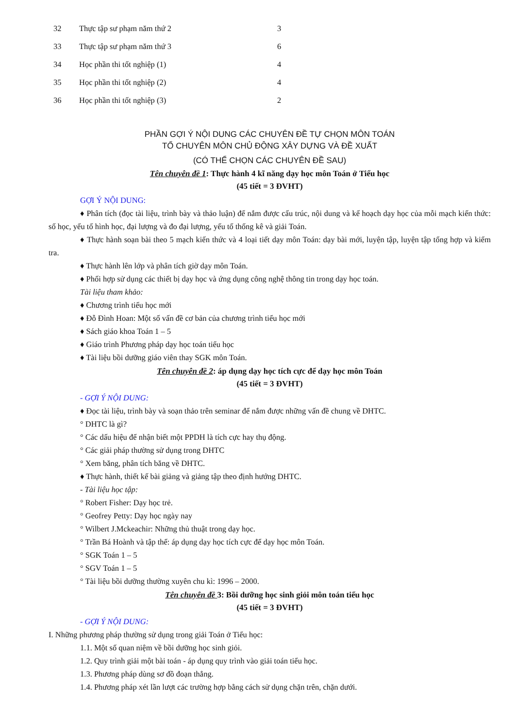| 32 | Thực tập sư phạm năm thứ 2 | 3 |
| 33 | Thực tập sư phạm năm thứ 3 | 6 |
| 34 | Học phần thi tốt nghiệp (1) | 4 |
| 35 | Học phần thi tốt nghiệp (2) | 4 |
| 36 | Học phần thi tốt nghiệp (3) | 2 |
PHẦN GỢI Ý NỘI DUNG CÁC CHUYÊN ĐỀ TỰ CHỌN MÔN TOÁN
TỔ CHUYÊN MÔN CHỦ ĐỘNG XÂY DỰNG VÀ ĐỀ XUẤT
(CÓ THỂ CHỌN CÁC CHUYÊN ĐỀ SAU)
Tên chuyên đề 1: Thực hành 4 kĩ năng dạy học môn Toán ở Tiểu học
(45 tiết = 3 ĐVHT)
GỢI Ý NỘI DUNG:
♦ Phân tích (đọc tài liệu, trình bày và thảo luận) để nắm được cấu trúc, nội dung và kế hoạch dạy học của mỗi mạch kiến thức: số học, yếu tố hình học, đại lượng và đo đại lượng, yếu tố thống kê và giải Toán.
♦ Thực hành soạn bài theo 5 mạch kiến thức và 4 loại tiết dạy môn Toán: dạy bài mới, luyện tập, luyện tập tổng hợp và kiểm tra.
♦ Thực hành lên lớp và phân tích giờ dạy môn Toán.
♦ Phối hợp sử dụng các thiết bị dạy học và ứng dụng công nghệ thông tin trong dạy học toán.
Tài liệu tham khảo:
♦ Chương trình tiểu học mới
♦ Đỗ Đình Hoan: Một số vấn đề cơ bản của chương trình tiểu học mới
♦ Sách giáo khoa Toán 1 – 5
♦ Giáo trình Phương pháp dạy học toán tiểu học
♦ Tài liệu bồi dưỡng giáo viên thay SGK môn Toán.
Tên chuyên đề 2: áp dụng dạy học tích cực để dạy học môn Toán
(45 tiết = 3 ĐVHT)
- GỢI Ý NỘI DUNG:
♦ Đọc tài liệu, trình bày và soạn thảo trên seminar để nắm được những vấn đề chung về DHTC.
° DHTC là gì?
° Các dấu hiệu để nhận biết một PPDH là tích cực hay thụ động.
° Các giải pháp thường sử dụng trong DHTC
° Xem băng, phân tích băng về DHTC.
♦ Thực hành, thiết kế bài giảng và giảng tập theo định hướng DHTC.
- Tài liệu học tập:
° Robert Fisher: Dạy học trẻ.
° Geofrey Petty: Dạy học ngày nay
° Wilbert J.Mckeachir: Những thủ thuật trong dạy học.
° Trần Bá Hoành và tập thể: áp dụng dạy học tích cực để dạy học môn Toán.
° SGK Toán 1 – 5
° SGV Toán 1 – 5
° Tài liệu bồi dưỡng thường xuyên chu kì: 1996 – 2000.
Tên chuyên đề 3: Bồi dưỡng học sinh giỏi môn toán tiểu học
(45 tiết = 3 ĐVHT)
- GỢI Ý NỘI DUNG:
I. Những phương pháp thường sử dụng trong giải Toán ở Tiểu học:
1.1. Một số quan niệm về bồi dưỡng học sinh giỏi.
1.2. Quy trình giải một bài toán - áp dụng quy trình vào giải toán tiểu học.
1.3. Phương pháp dùng sơ đồ đoạn thẳng.
1.4. Phương pháp xét lần lượt các trường hợp bằng cách sử dụng chặn trên, chặn dưới.